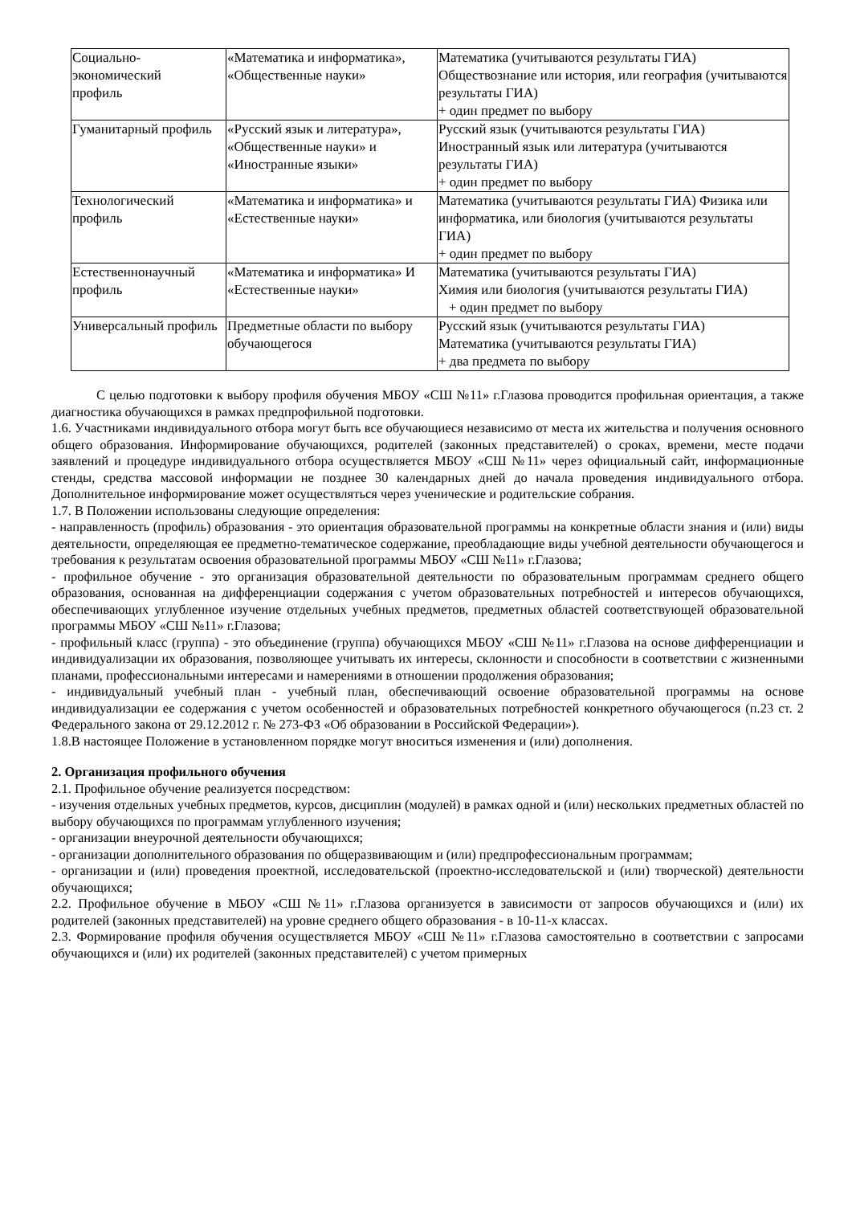| Социально- экономический профиль | «Математика и информатика», «Общественные науки» | Математика (учитываются результаты ГИА) Обществознание или история, или география (учитываются результаты ГИА) + один предмет по выбору |
| Гуманитарный профиль | «Русский язык и литература», «Общественные науки» и «Иностранные языки» | Русский язык (учитываются результаты ГИА) Иностранный язык или литература (учитываются результаты ГИА) + один предмет по выбору |
| Технологический профиль | «Математика и информатика» и «Естественные науки» | Математика (учитываются результаты ГИА) Физика или информатика, или биология (учитываются результаты ГИА) + один предмет по выбору |
| Естественнонаучный профиль | «Математика и информатика» И «Естественные науки» | Математика (учитываются результаты ГИА) Химия или биология (учитываются результаты ГИА) + один предмет по выбору |
| Универсальный профиль | Предметные области по выбору обучающегося | Русский язык (учитываются результаты ГИА) Математика (учитываются результаты ГИА) + два предмета по выбору |
С целью подготовки к выбору профиля обучения МБОУ «СШ №11» г.Глазова проводится профильная ориентация, а также диагностика обучающихся в рамках предпрофильной подготовки.
1.6. Участниками индивидуального отбора могут быть все обучающиеся независимо от места их жительства и получения основного общего образования. Информирование обучающихся, родителей (законных представителей) о сроках, времени, месте подачи заявлений и процедуре индивидуального отбора осуществляется МБОУ «СШ №11» через официальный сайт, информационные стенды, средства массовой информации не позднее 30 календарных дней до начала проведения индивидуального отбора. Дополнительное информирование может осуществляться через ученические и родительские собрания.
1.7. В Положении использованы следующие определения:
- направленность (профиль) образования - это ориентация образовательной программы на конкретные области знания и (или) виды деятельности, определяющая ее предметно-тематическое содержание, преобладающие виды учебной деятельности обучающегося и требования к результатам освоения образовательной программы МБОУ «СШ №11» г.Глазова;
- профильное обучение - это организация образовательной деятельности по образовательным программам среднего общего образования, основанная на дифференциации содержания с учетом образовательных потребностей и интересов обучающихся, обеспечивающих углубленное изучение отдельных учебных предметов, предметных областей соответствующей образовательной программы МБОУ «СШ №11» г.Глазова;
- профильный класс (группа) - это объединение (группа) обучающихся МБОУ «СШ №11» г.Глазова на основе дифференциации и индивидуализации их образования, позволяющее учитывать их интересы, склонности и способности в соответствии с жизненными планами, профессиональными интересами и намерениями в отношении продолжения образования;
- индивидуальный учебный план - учебный план, обеспечивающий освоение образовательной программы на основе индивидуализации ее содержания с учетом особенностей и образовательных потребностей конкретного обучающегося (п.23 ст. 2 Федерального закона от 29.12.2012 г. № 273-ФЗ «Об образовании в Российской Федерации»).
1.8.В настоящее Положение в установленном порядке могут вноситься изменения и (или) дополнения.
2. Организация профильного обучения
2.1. Профильное обучение реализуется посредством:
- изучения отдельных учебных предметов, курсов, дисциплин (модулей) в рамках одной и (или) нескольких предметных областей по выбору обучающихся по программам углубленного изучения;
- организации внеурочной деятельности обучающихся;
- организации дополнительного образования по общеразвивающим и (или) предпрофессиональным программам;
- организации и (или) проведения проектной, исследовательской (проектно-исследовательской и (или) творческой) деятельности обучающихся;
2.2. Профильное обучение в МБОУ «СШ №11» г.Глазова организуется в зависимости от запросов обучающихся и (или) их родителей (законных представителей) на уровне среднего общего образования - в 10-11-х классах.
2.3. Формирование профиля обучения осуществляется МБОУ «СШ №11» г.Глазова самостоятельно в соответствии с запросами обучающихся и (или) их родителей (законных представителей) с учетом примерных